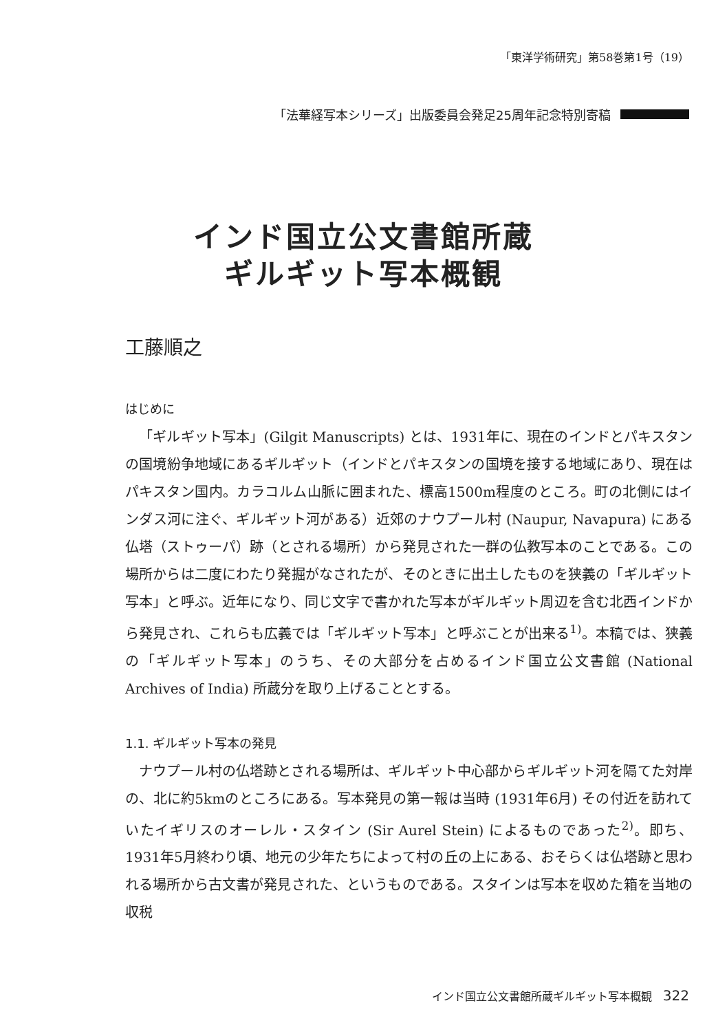「東洋学術研究」第58巻第1号（19）
「法華経写本シリーズ」出版委員会発足25周年記念特別寄稿
インド国立公文書館所蔵
ギルギット写本概観
工藤順之
はじめに
「ギルギット写本」(Gilgit Manuscripts) とは、1931年に、現在のインドとパキスタンの国境紛争地域にあるギルギット（インドとパキスタンの国境を接する地域にあり、現在はパキスタン国内。カラコルム山脈に囲まれた、標高1500m程度のところ。町の北側にはインダス河に注ぐ、ギルギット河がある）近郊のナウプール村 (Naupur, Navapura) にある仏塔（ストゥーパ）跡（とされる場所）から発見された一群の仏教写本のことである。この場所からは二度にわたり発掘がなされたが、そのときに出土したものを狭義の「ギルギット写本」と呼ぶ。近年になり、同じ文字で書かれた写本がギルギット周辺を含む北西インドから発見され、これらも広義では「ギルギット写本」と呼ぶことが出来る<sup>1)</sup>。本稿では、狭義の「ギルギット写本」のうち、その大部分を占めるインド国立公文書館 (National Archives of India) 所蔵分を取り上げることとする。
1.1. ギルギット写本の発見
ナウプール村の仏塔跡とされる場所は、ギルギット中心部からギルギット河を隔てた対岸の、北に約5kmのところにある。写本発見の第一報は当時 (1931年6月) その付近を訪れていたイギリスのオーレル・スタイン (Sir Aurel Stein) によるものであった<sup>2)</sup>。即ち、1931年5月終わり頃、地元の少年たちによって村の丘の上にある、おそらくは仏塔跡と思われる場所から古文書が発見された、というものである。スタインは写本を収めた箱を当地の収税
インド国立公文書館所蔵ギルギット写本概観 322